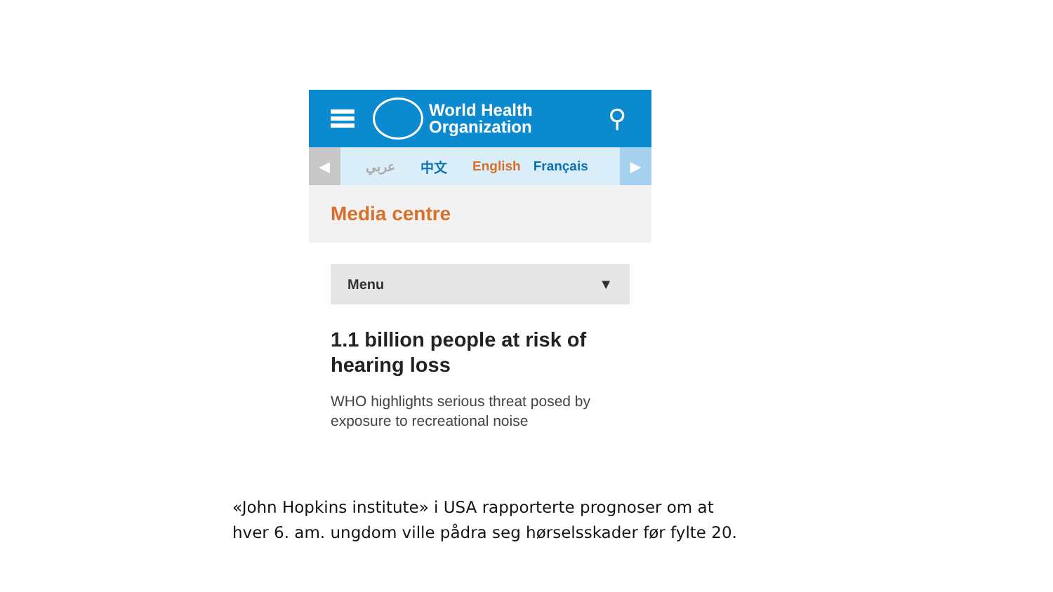World Health
Organization
⚲
◀
عربي 中文 English Français
▶
Media centre
Menu ▼
1.1 billion people at risk of hearing loss
WHO highlights serious threat posed by exposure to recreational noise
«John Hopkins institute» i USA rapporterte prognoser om at
hver 6. am. ungdom ville pådra seg hørselsskader før fylte 20.